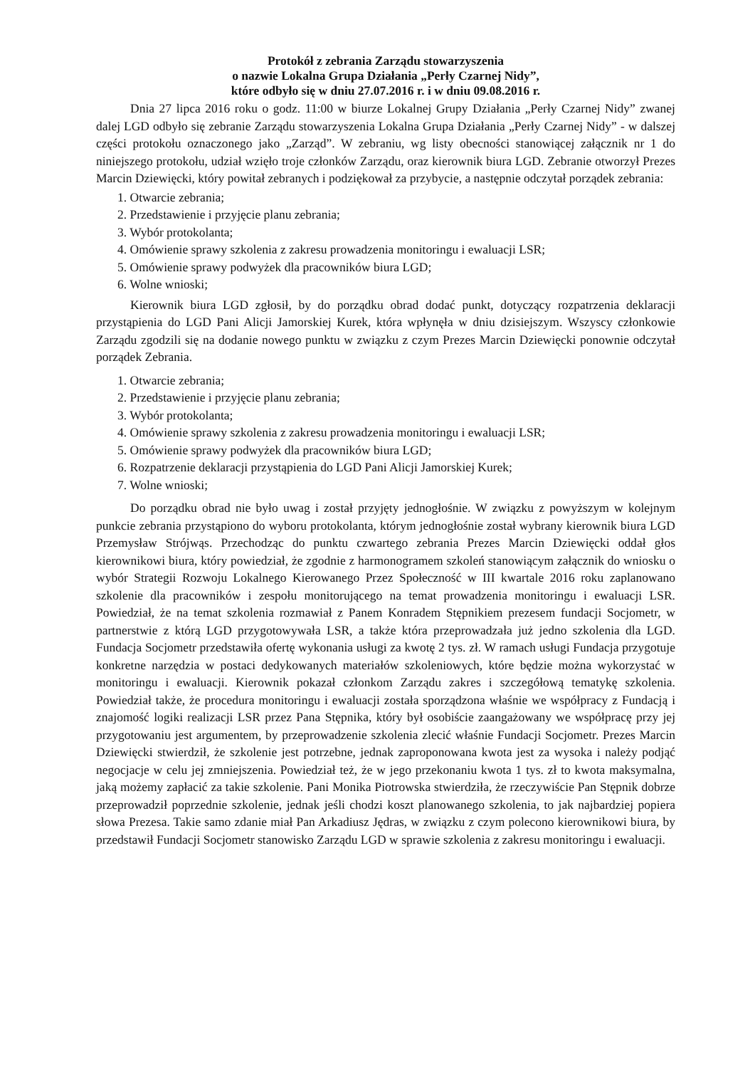Protokół z zebrania Zarządu stowarzyszenia
o nazwie Lokalna Grupa Działania „Perły Czarnej Nidy”,
które odbyło się w dniu 27.07.2016 r. i w dniu 09.08.2016 r.
Dnia 27 lipca 2016 roku o godz. 11:00 w biurze Lokalnej Grupy Działania „Perły Czarnej Nidy” zwanej dalej LGD odbyło się zebranie Zarządu stowarzyszenia Lokalna Grupa Działania „Perły Czarnej Nidy” - w dalszej części protokołu oznaczonego jako „Zarząd”. W zebraniu, wg listy obecności stanowiącej załącznik nr 1 do niniejszego protokołu, udział wzięło troje członków Zarządu, oraz kierownik biura LGD. Zebranie otworzył Prezes Marcin Dziewięcki, który powitał zebranych i podziękował za przybycie, a następnie odczytał porządek zebrania:
1. Otwarcie zebrania;
2. Przedstawienie i przyjęcie planu zebrania;
3. Wybór protokolanta;
4. Omówienie sprawy szkolenia z zakresu prowadzenia monitoringu i ewaluacji LSR;
5. Omówienie sprawy podwyżek dla pracowników biura LGD;
6. Wolne wnioski;
Kierownik biura LGD zgłosił, by do porządku obrad dodać punkt, dotyczący rozpatrzenia deklaracji przystąpienia do LGD Pani Alicji Jamorskiej Kurek, która wpłynęła w dniu dzisiejszym. Wszyscy członkowie Zarządu zgodzili się na dodanie nowego punktu w związku z czym Prezes Marcin Dziewięcki ponownie odczytał porządek Zebrania.
1. Otwarcie zebrania;
2. Przedstawienie i przyjęcie planu zebrania;
3. Wybór protokolanta;
4. Omówienie sprawy szkolenia z zakresu prowadzenia monitoringu i ewaluacji LSR;
5. Omówienie sprawy podwyżek dla pracowników biura LGD;
6. Rozpatrzenie deklaracji przystąpienia do LGD Pani Alicji Jamorskiej Kurek;
7. Wolne wnioski;
Do porządku obrad nie było uwag i został przyjęty jednogłośnie. W związku z powyższym w kolejnym punkcie zebrania przystąpiono do wyboru protokolanta, którym jednogłośnie został wybrany kierownik biura LGD Przemysław Strójwąs. Przechodząc do punktu czwartego zebrania Prezes Marcin Dziewięcki oddał głos kierownikowi biura, który powiedział, że zgodnie z harmonogramem szkoleń stanowiącym załącznik do wniosku o wybór Strategii Rozwoju Lokalnego Kierowanego Przez Społeczność w III kwartale 2016 roku zaplanowano szkolenie dla pracowników i zespołu monitorującego na temat prowadzenia monitoringu i ewaluacji LSR. Powiedział, że na temat szkolenia rozmawiał z Panem Konradem Stępnikiem prezesem fundacji Socjometr, w partnerstwie z którą LGD przygotowywała LSR, a także która przeprowadzała już jedno szkolenia dla LGD. Fundacja Socjometr przedstawiła ofertę wykonania usługi za kwotę 2 tys. zł. W ramach usługi Fundacja przygotuje konkretne narzędzia w postaci dedykowanych materiałów szkoleniowych, które będzie można wykorzystać w monitoringu i ewaluacji. Kierownik pokazał członkom Zarządu zakres i szczegółową tematykę szkolenia. Powiedział także, że procedura monitoringu i ewaluacji została sporządzona właśnie we współpracy z Fundacją i znajomość logiki realizacji LSR przez Pana Stępnika, który był osobiście zaangażowany we współpracę przy jej przygotowaniu jest argumentem, by przeprowadzenie szkolenia zlecić właśnie Fundacji Socjometr. Prezes Marcin Dziewięcki stwierdził, że szkolenie jest potrzebne, jednak zaproponowana kwota jest za wysoka i należy podjąć negocjacje w celu jej zmniejszenia. Powiedział też, że w jego przekonaniu kwota 1 tys. zł to kwota maksymalna, jaką możemy zapłacić za takie szkolenie. Pani Monika Piotrowska stwierdziła, że rzeczywiście Pan Stępnik dobrze przeprowadził poprzednie szkolenie, jednak jeśli chodzi koszt planowanego szkolenia, to jak najbardziej popiera słowa Prezesa. Takie samo zdanie miał Pan Arkadiusz Jędras, w związku z czym polecono kierownikowi biura, by przedstawił Fundacji Socjometr stanowisko Zarządu LGD w sprawie szkolenia z zakresu monitoringu i ewaluacji.